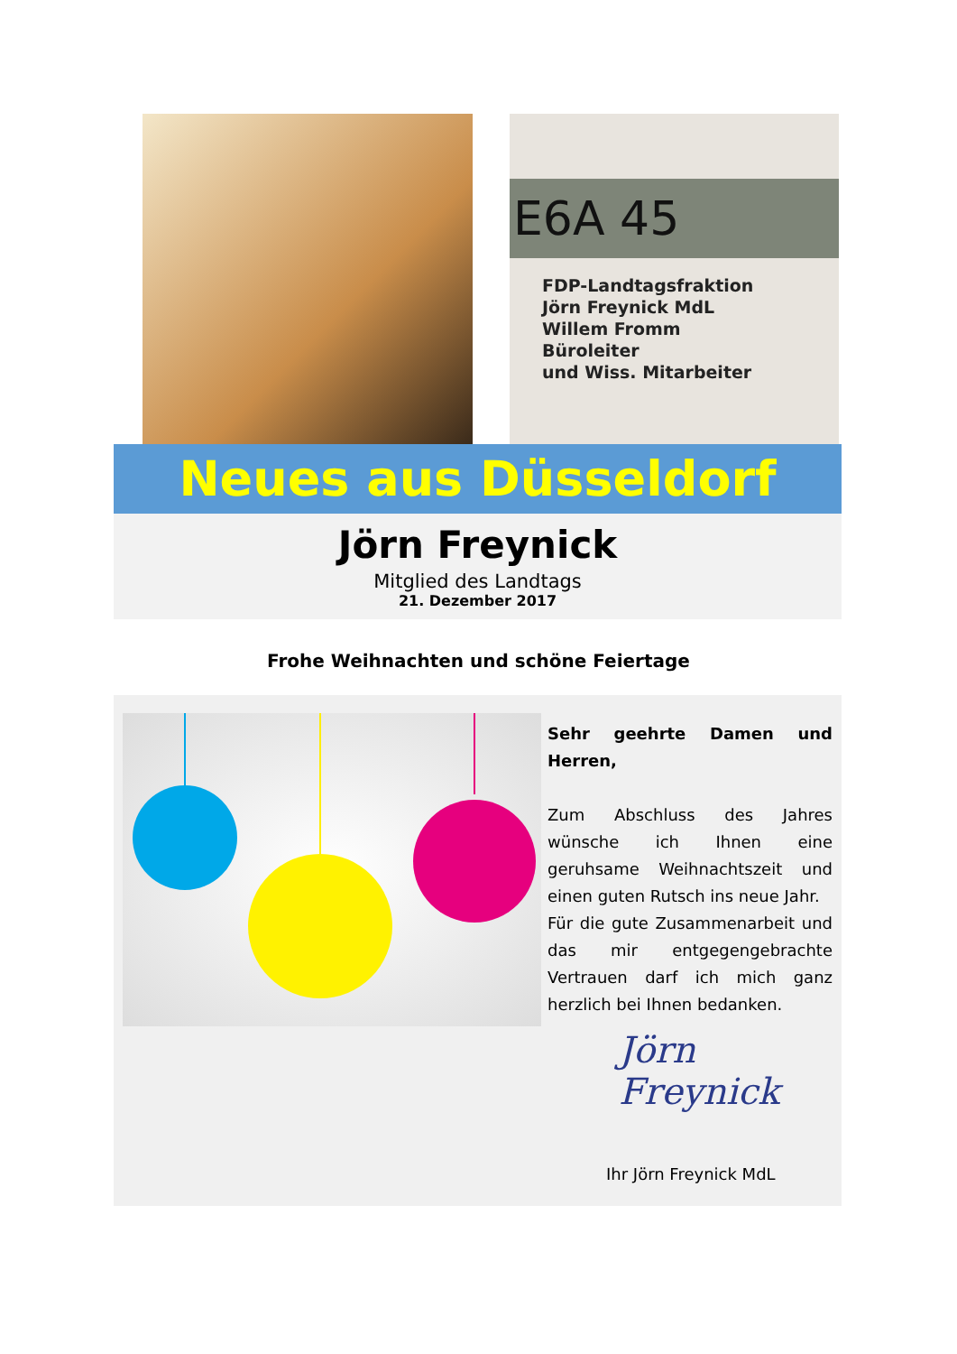E6A 45
FDP-Landtagsfraktion
Jörn Freynick MdL
Willem Fromm
Büroleiter
und Wiss. Mitarbeiter
Neues aus Düsseldorf
Jörn Freynick
Mitglied des Landtags
21. Dezember 2017
Frohe Weihnachten und schöne Feiertage
Sehr geehrte Damen und Herren,
Zum Abschluss des Jahres wünsche ich Ihnen eine geruhsame Weihnachtszeit und einen guten Rutsch ins neue Jahr.
Für die gute Zusammenarbeit und das mir entgegengebrachte Vertrauen darf ich mich ganz herzlich bei Ihnen bedanken.
Jörn Freynick
Ihr Jörn Freynick MdL